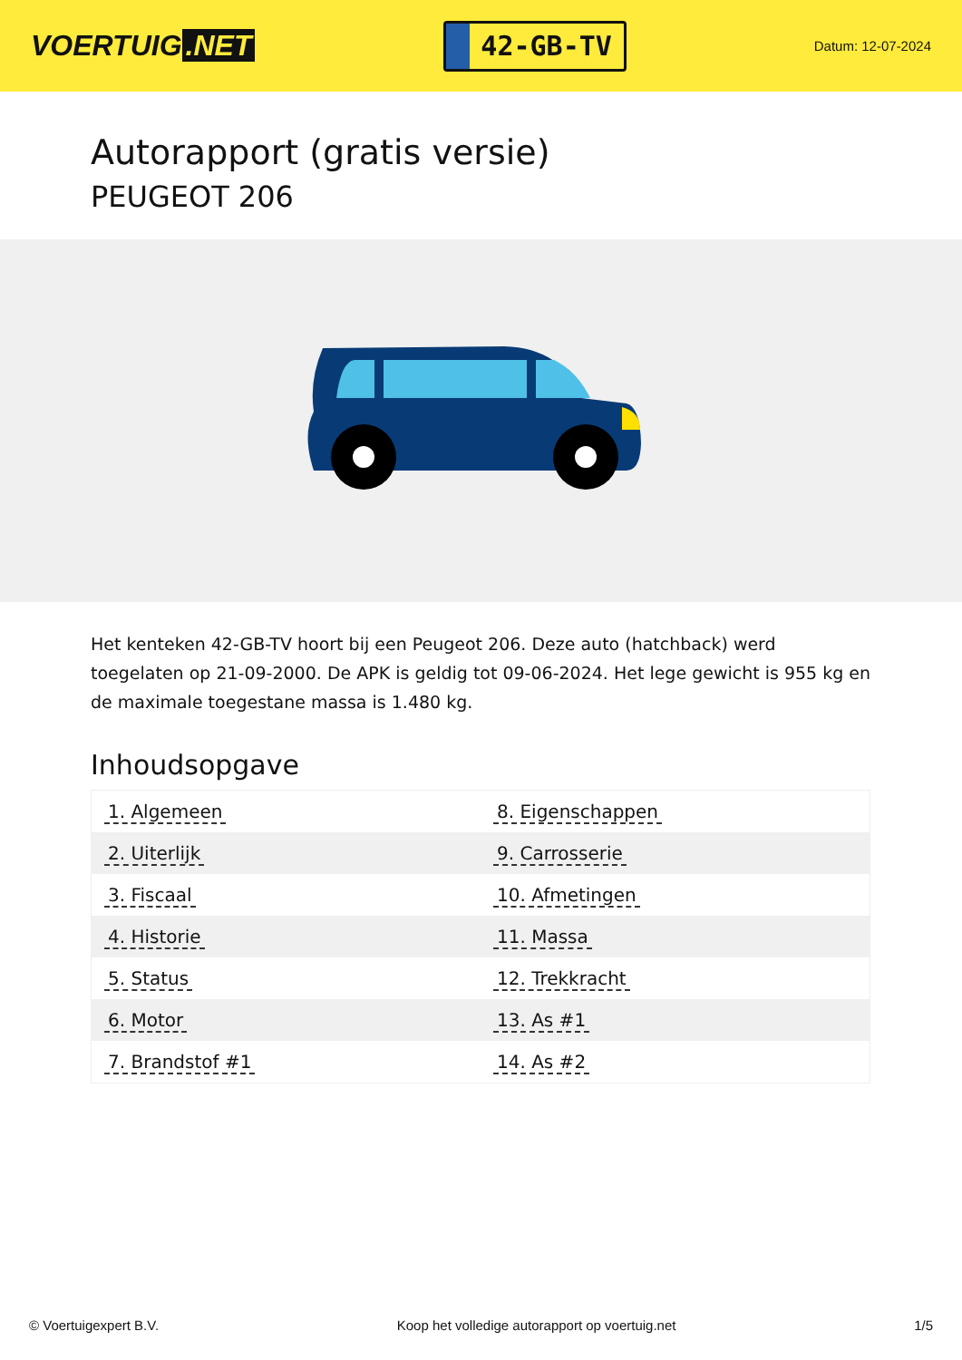VOERTUIG.NET
42-GB-TV
Datum: 12-07-2024
Autorapport (gratis versie)
PEUGEOT 206
Het kenteken 42-GB-TV hoort bij een Peugeot 206. Deze auto (hatchback) werd toegelaten op 21-09-2000. De APK is geldig tot 09-06-2024. Het lege gewicht is 955 kg en de maximale toegestane massa is 1.480 kg.
Inhoudsopgave
| 1. Algemeen | 8. Eigenschappen |
| 2. Uiterlijk | 9. Carrosserie |
| 3. Fiscaal | 10. Afmetingen |
| 4. Historie | 11. Massa |
| 5. Status | 12. Trekkracht |
| 6. Motor | 13. As #1 |
| 7. Brandstof #1 | 14. As #2 |
© Voertuigexpert B.V. Koop het volledige autorapport op voertuig.net
1/5